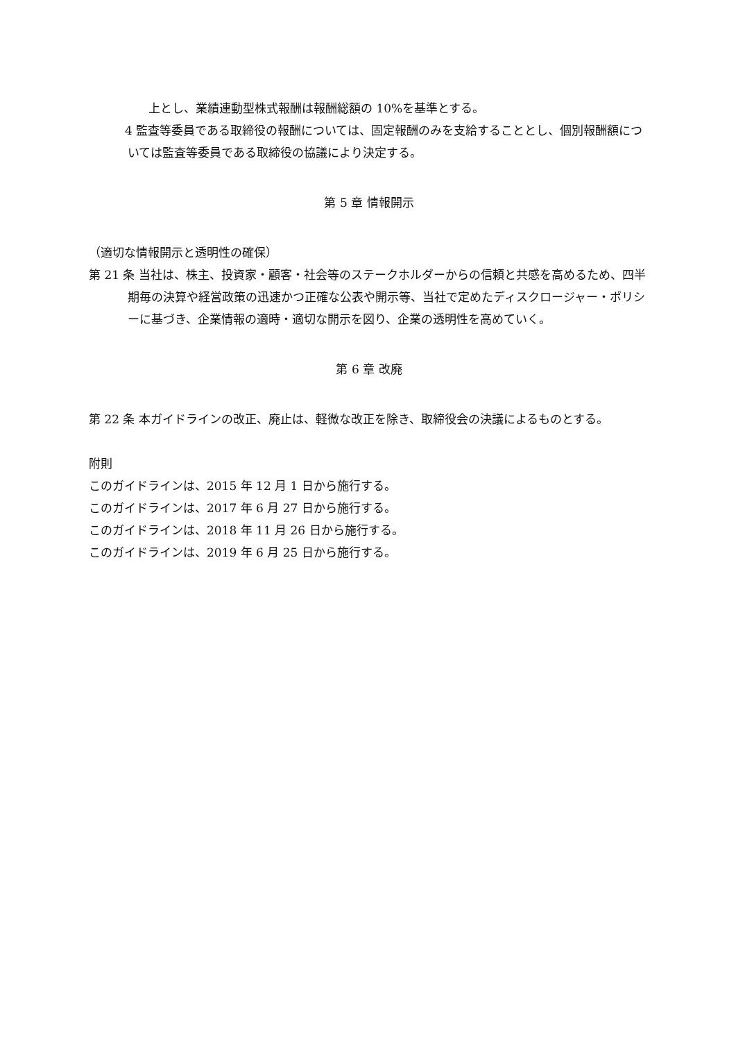上とし、業績連動型株式報酬は報酬総額の 10%を基準とする。
4 監査等委員である取締役の報酬については、固定報酬のみを支給することとし、個別報酬額については監査等委員である取締役の協議により決定する。
第 5 章 情報開示
（適切な情報開示と透明性の確保）
第 21 条 当社は、株主、投資家・顧客・社会等のステークホルダーからの信頼と共感を高めるため、四半期毎の決算や経営政策の迅速かつ正確な公表や開示等、当社で定めたディスクロージャー・ポリシーに基づき、企業情報の適時・適切な開示を図り、企業の透明性を高めていく。
第 6 章 改廃
第 22 条 本ガイドラインの改正、廃止は、軽微な改正を除き、取締役会の決議によるものとする。
附則
このガイドラインは、2015 年 12 月 1 日から施行する。
このガイドラインは、2017 年 6 月 27 日から施行する。
このガイドラインは、2018 年 11 月 26 日から施行する。
このガイドラインは、2019 年 6 月 25 日から施行する。